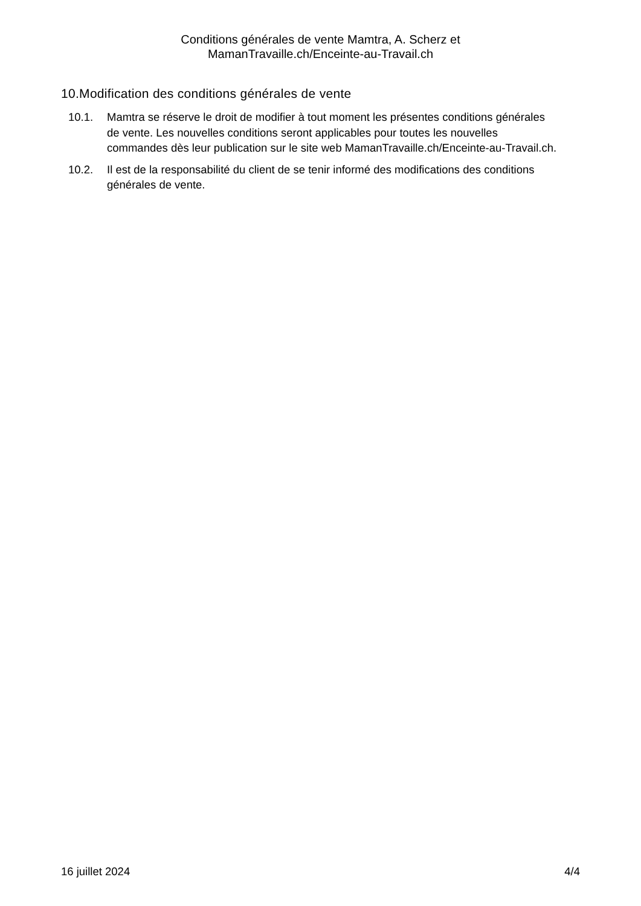Conditions générales de vente Mamtra, A. Scherz et
MamanTravaille.ch/Enceinte-au-Travail.ch
10.Modification des conditions générales de vente
10.1. Mamtra se réserve le droit de modifier à tout moment les présentes conditions générales de vente. Les nouvelles conditions seront applicables pour toutes les nouvelles commandes dès leur publication sur le site web MamanTravaille.ch/Enceinte-au-Travail.ch.
10.2. Il est de la responsabilité du client de se tenir informé des modifications des conditions générales de vente.
16 juillet 2024 4/4